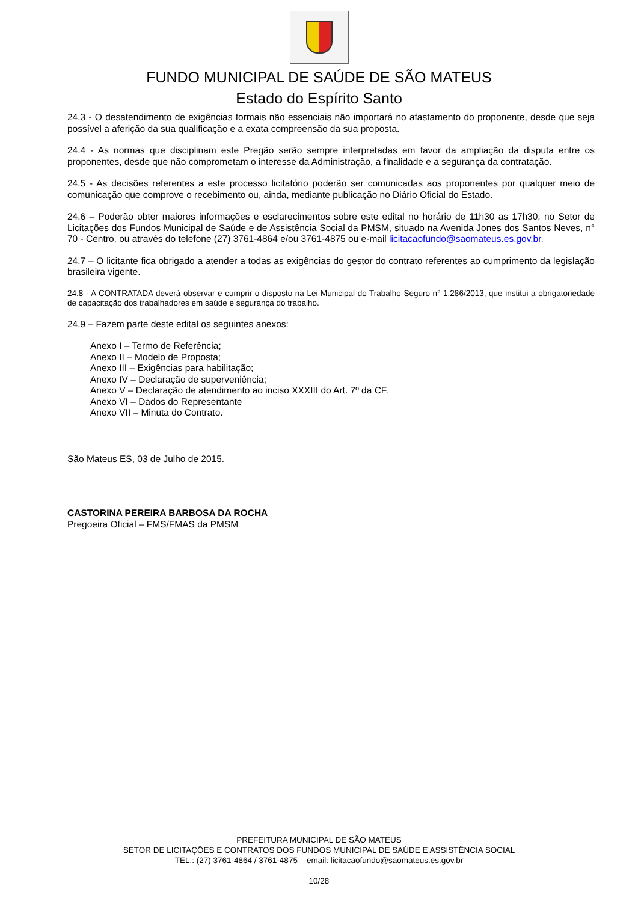FUNDO MUNICIPAL DE SAÚDE DE SÃO MATEUS
Estado do Espírito Santo
24.3 - O desatendimento de exigências formais não essenciais não importará no afastamento do proponente, desde que seja possível a aferição da sua qualificação e a exata compreensão da sua proposta.
24.4 - As normas que disciplinam este Pregão serão sempre interpretadas em favor da ampliação da disputa entre os proponentes, desde que não comprometam o interesse da Administração, a finalidade e a segurança da contratação.
24.5 - As decisões referentes a este processo licitatório poderão ser comunicadas aos proponentes por qualquer meio de comunicação que comprove o recebimento ou, ainda, mediante publicação no Diário Oficial do Estado.
24.6 – Poderão obter maiores informações e esclarecimentos sobre este edital no horário de 11h30 as 17h30, no Setor de Licitações dos Fundos Municipal de Saúde e de Assistência Social da PMSM, situado na Avenida Jones dos Santos Neves, n° 70 - Centro, ou através do telefone (27) 3761-4864 e/ou 3761-4875 ou e-mail licitacaofundo@saomateus.es.gov.br.
24.7 – O licitante fica obrigado a atender a todas as exigências do gestor do contrato referentes ao cumprimento da legislação brasileira vigente.
24.8 - A CONTRATADA deverá observar e cumprir o disposto na Lei Municipal do Trabalho Seguro n° 1.286/2013, que institui a obrigatoriedade de capacitação dos trabalhadores em saúde e segurança do trabalho.
24.9 – Fazem parte deste edital os seguintes anexos:
Anexo I – Termo de Referência;
Anexo II – Modelo de Proposta;
Anexo III – Exigências para habilitação;
Anexo IV – Declaração de superveniência;
Anexo V – Declaração de atendimento ao inciso XXXIII do Art. 7º da CF.
Anexo VI – Dados do Representante
Anexo VII – Minuta do Contrato.
São Mateus ES, 03 de Julho de 2015.
CASTORINA PEREIRA BARBOSA DA ROCHA
Pregoeira Oficial – FMS/FMAS da PMSM
PREFEITURA MUNICIPAL DE SÃO MATEUS
SETOR DE LICITAÇÕES E CONTRATOS DOS FUNDOS MUNICIPAL DE SAÚDE E ASSISTÊNCIA SOCIAL
TEL.: (27) 3761-4864 / 3761-4875 – email: licitacaofundo@saomateus.es.gov.br
10/28